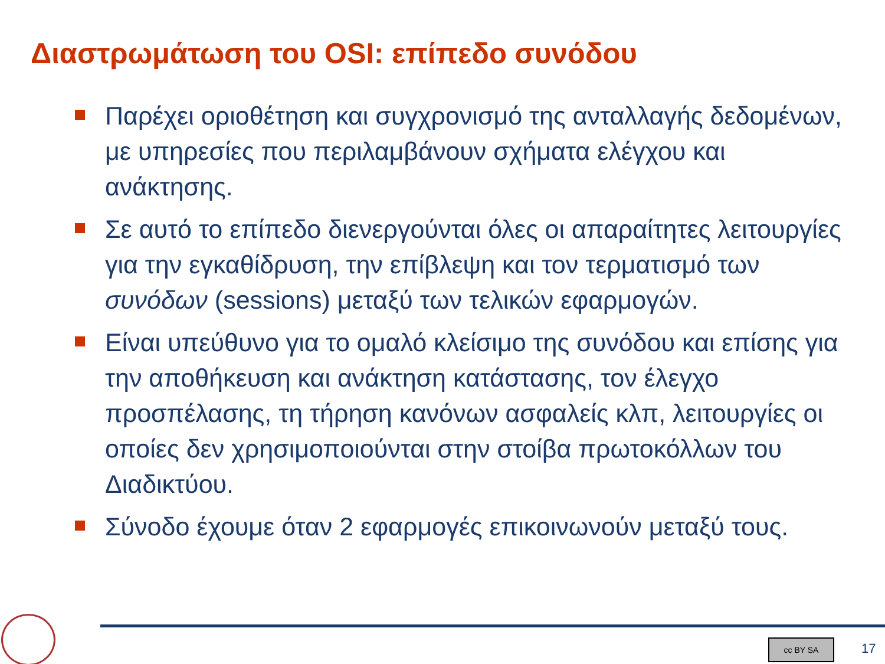Διαστρωμάτωση του OSI: επίπεδο συνόδου
Παρέχει οριοθέτηση και συγχρονισμό της ανταλλαγής δεδομένων, με υπηρεσίες που περιλαμβάνουν σχήματα ελέγχου και ανάκτησης.
Σε αυτό το επίπεδο διενεργούνται όλες οι απαραίτητες λειτουργίες για την εγκαθίδρυση, την επίβλεψη και τον τερματισμό των συνόδων (sessions) μεταξύ των τελικών εφαρμογών.
Είναι υπεύθυνο για το ομαλό κλείσιμο της συνόδου και επίσης για την αποθήκευση και ανάκτηση κατάστασης, τον έλεγχο προσπέλασης, τη τήρηση κανόνων ασφαλείς κλπ, λειτουργίες οι οποίες δεν χρησιμοποιούνται στην στοίβα πρωτοκόλλων του Διαδικτύου.
Σύνοδο έχουμε όταν 2 εφαρμογές επικοινωνούν μεταξύ τους.
cc BY SA 17